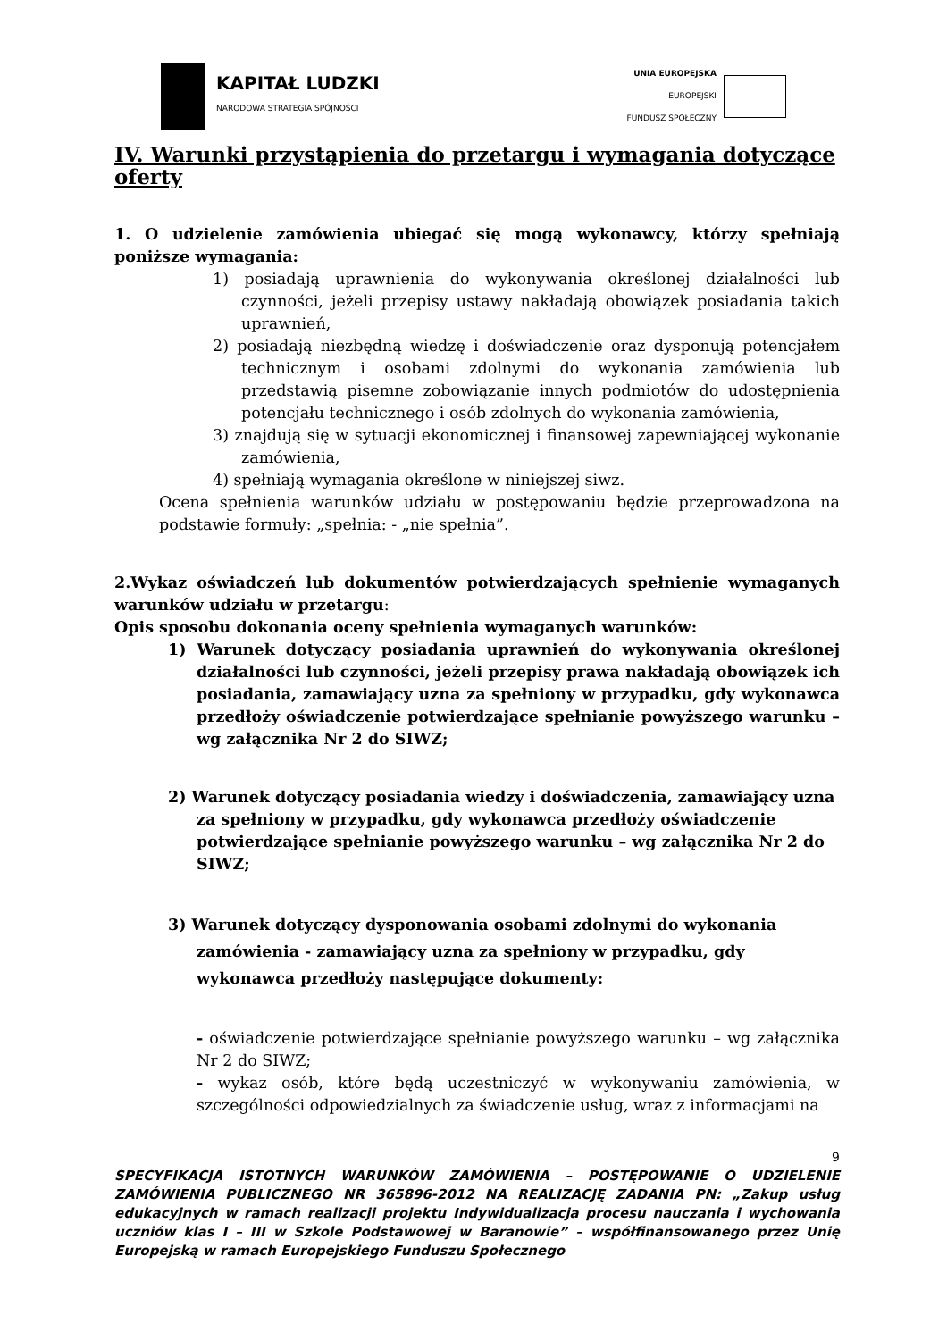KAPITAŁ LUDZKI
NARODOWA STRATEGIA SPÓJNOŚCI
UNIA EUROPEJSKA
EUROPEJSKI
FUNDUSZ SPOŁECZNY
IV. Warunki przystąpienia do przetargu i wymagania dotyczące oferty
1. O udzielenie zamówienia ubiegać się mogą wykonawcy, którzy spełniają poniższe wymagania:
1) posiadają uprawnienia do wykonywania określonej działalności lub czynności, jeżeli przepisy ustawy nakładają obowiązek posiadania takich uprawnień,
2) posiadają niezbędną wiedzę i doświadczenie oraz dysponują potencjałem technicznym i osobami zdolnymi do wykonania zamówienia lub przedstawią pisemne zobowiązanie innych podmiotów do udostępnienia potencjału technicznego i osób zdolnych do wykonania zamówienia,
3) znajdują się w sytuacji ekonomicznej i finansowej zapewniającej wykonanie zamówienia,
4) spełniają wymagania określone w niniejszej siwz.
Ocena spełnienia warunków udziału w postępowaniu będzie przeprowadzona na podstawie formuły: „spełnia: - „nie spełnia”.
2.Wykaz oświadczeń lub dokumentów potwierdzających spełnienie wymaganych warunków udziału w przetargu:
Opis sposobu dokonania oceny spełnienia wymaganych warunków:
1) Warunek dotyczący posiadania uprawnień do wykonywania określonej działalności lub czynności, jeżeli przepisy prawa nakładają obowiązek ich posiadania, zamawiający uzna za spełniony w przypadku, gdy wykonawca przedłoży oświadczenie potwierdzające spełnianie powyższego warunku – wg załącznika Nr 2 do SIWZ;
2) Warunek dotyczący posiadania wiedzy i doświadczenia, zamawiający uzna za spełniony w przypadku, gdy wykonawca przedłoży oświadczenie potwierdzające spełnianie powyższego warunku – wg załącznika Nr 2 do SIWZ;
3) Warunek dotyczący dysponowania osobami zdolnymi do wykonania zamówienia - zamawiający uzna za spełniony w przypadku, gdy wykonawca przedłoży następujące dokumenty:
- oświadczenie potwierdzające spełnianie powyższego warunku – wg załącznika Nr 2 do SIWZ;
- wykaz osób, które będą uczestniczyć w wykonywaniu zamówienia, w szczególności odpowiedzialnych za świadczenie usług, wraz z informacjami na
9
SPECYFIKACJA ISTOTNYCH WARUNKÓW ZAMÓWIENIA – POSTĘPOWANIE O UDZIELENIE ZAMÓWIENIA PUBLICZNEGO NR 365896-2012 NA REALIZACJĘ ZADANIA PN: „Zakup usług edukacyjnych w ramach realizacji projektu Indywidualizacja procesu nauczania i wychowania uczniów klas I – III w Szkole Podstawowej w Baranowie” – współfinansowanego przez Unię Europejską w ramach Europejskiego Funduszu Społecznego